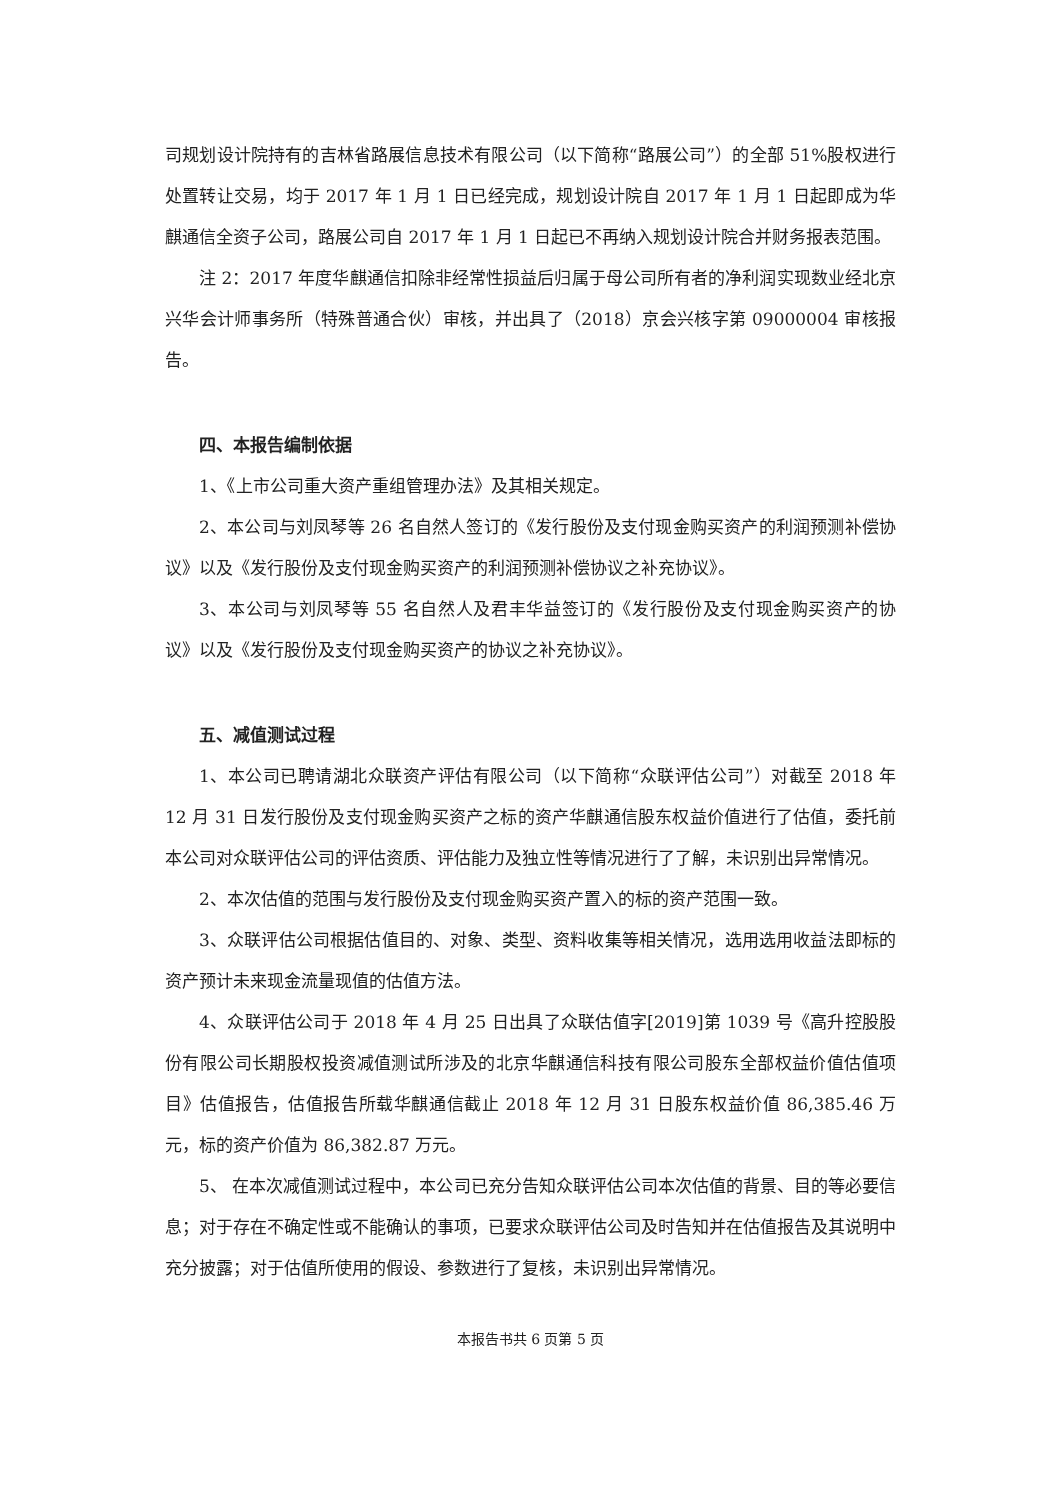司规划设计院持有的吉林省路展信息技术有限公司（以下简称“路展公司”）的全部 51%股权进行处置转让交易，均于 2017 年 1 月 1 日已经完成，规划设计院自 2017 年 1 月 1 日起即成为华麒通信全资子公司，路展公司自 2017 年 1 月 1 日起已不再纳入规划设计院合并财务报表范围。
注 2：2017 年度华麒通信扣除非经常性损益后归属于母公司所有者的净利润实现数业经北京兴华会计师事务所（特殊普通合伙）审核，并出具了（2018）京会兴核字第 09000004 审核报告。
四、本报告编制依据
1、《上市公司重大资产重组管理办法》及其相关规定。
2、本公司与刘凤琴等 26 名自然人签订的《发行股份及支付现金购买资产的利润预测补偿协议》以及《发行股份及支付现金购买资产的利润预测补偿协议之补充协议》。
3、本公司与刘凤琴等 55 名自然人及君丰华益签订的《发行股份及支付现金购买资产的协议》以及《发行股份及支付现金购买资产的协议之补充协议》。
五、减值测试过程
1、本公司已聘请湖北众联资产评估有限公司（以下简称“众联评估公司”）对截至 2018 年 12 月 31 日发行股份及支付现金购买资产之标的资产华麒通信股东权益价值进行了估值，委托前本公司对众联评估公司的评估资质、评估能力及独立性等情况进行了了解，未识别出异常情况。
2、本次估值的范围与发行股份及支付现金购买资产置入的标的资产范围一致。
3、众联评估公司根据估值目的、对象、类型、资料收集等相关情况，选用选用收益法即标的资产预计未来现金流量现值的估值方法。
4、众联评估公司于 2018 年 4 月 25 日出具了众联估值字[2019]第 1039 号《高升控股股份有限公司长期股权投资减值测试所涉及的北京华麒通信科技有限公司股东全部权益价值估值项目》估值报告，估值报告所载华麒通信截止 2018 年 12 月 31 日股东权益价值 86,385.46 万元，标的资产价值为 86,382.87 万元。
5、 在本次减值测试过程中，本公司已充分告知众联评估公司本次估值的背景、目的等必要信息；对于存在不确定性或不能确认的事项，已要求众联评估公司及时告知并在估值报告及其说明中充分披露；对于估值所使用的假设、参数进行了复核，未识别出异常情况。
本报告书共 6 页第 5 页